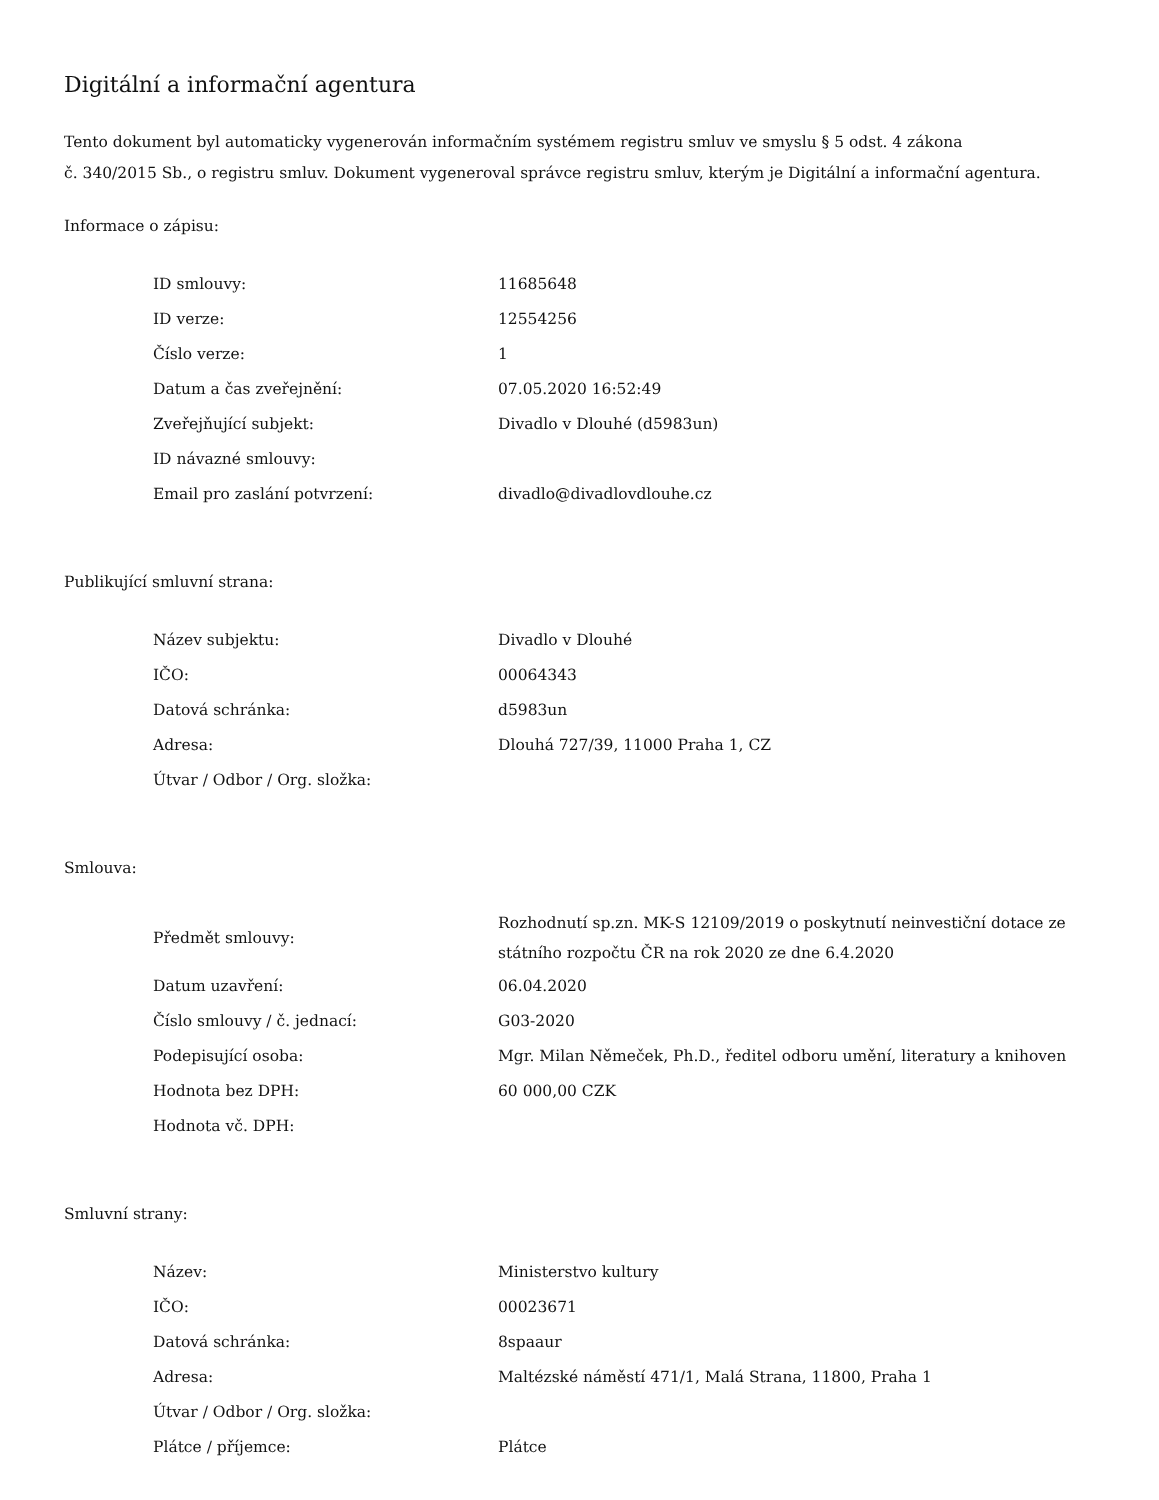Digitální a informační agentura
Tento dokument byl automaticky vygenerován informačním systémem registru smluv ve smyslu § 5 odst. 4 zákona
č. 340/2015 Sb., o registru smluv. Dokument vygeneroval správce registru smluv, kterým je Digitální a informační agentura.
Informace o zápisu:
| ID smlouvy: | 11685648 |
| ID verze: | 12554256 |
| Číslo verze: | 1 |
| Datum a čas zveřejnění: | 07.05.2020 16:52:49 |
| Zveřejňující subjekt: | Divadlo v Dlouhé (d5983un) |
| ID návazné smlouvy: | |
| Email pro zaslání potvrzení: | divadlo@divadlovdlouhe.cz |
Publikující smluvní strana:
| Název subjektu: | Divadlo v Dlouhé |
| IČO: | 00064343 |
| Datová schránka: | d5983un |
| Adresa: | Dlouhá 727/39, 11000 Praha 1, CZ |
| Útvar / Odbor / Org. složka: | |
Smlouva:
| Předmět smlouvy: | Rozhodnutí sp.zn. MK-S 12109/2019 o poskytnutí neinvestiční dotace ze státního rozpočtu ČR na rok 2020 ze dne 6.4.2020 |
| Datum uzavření: | 06.04.2020 |
| Číslo smlouvy / č. jednací: | G03-2020 |
| Podepisující osoba: | Mgr. Milan Němeček, Ph.D., ředitel odboru umění, literatury a knihoven |
| Hodnota bez DPH: | 60 000,00 CZK |
| Hodnota vč. DPH: | |
Smluvní strany:
| Název: | Ministerstvo kultury |
| IČO: | 00023671 |
| Datová schránka: | 8spaaur |
| Adresa: | Maltézské náměstí 471/1, Malá Strana, 11800, Praha 1 |
| Útvar / Odbor / Org. složka: | |
| Plátce / příjemce: | Plátce |